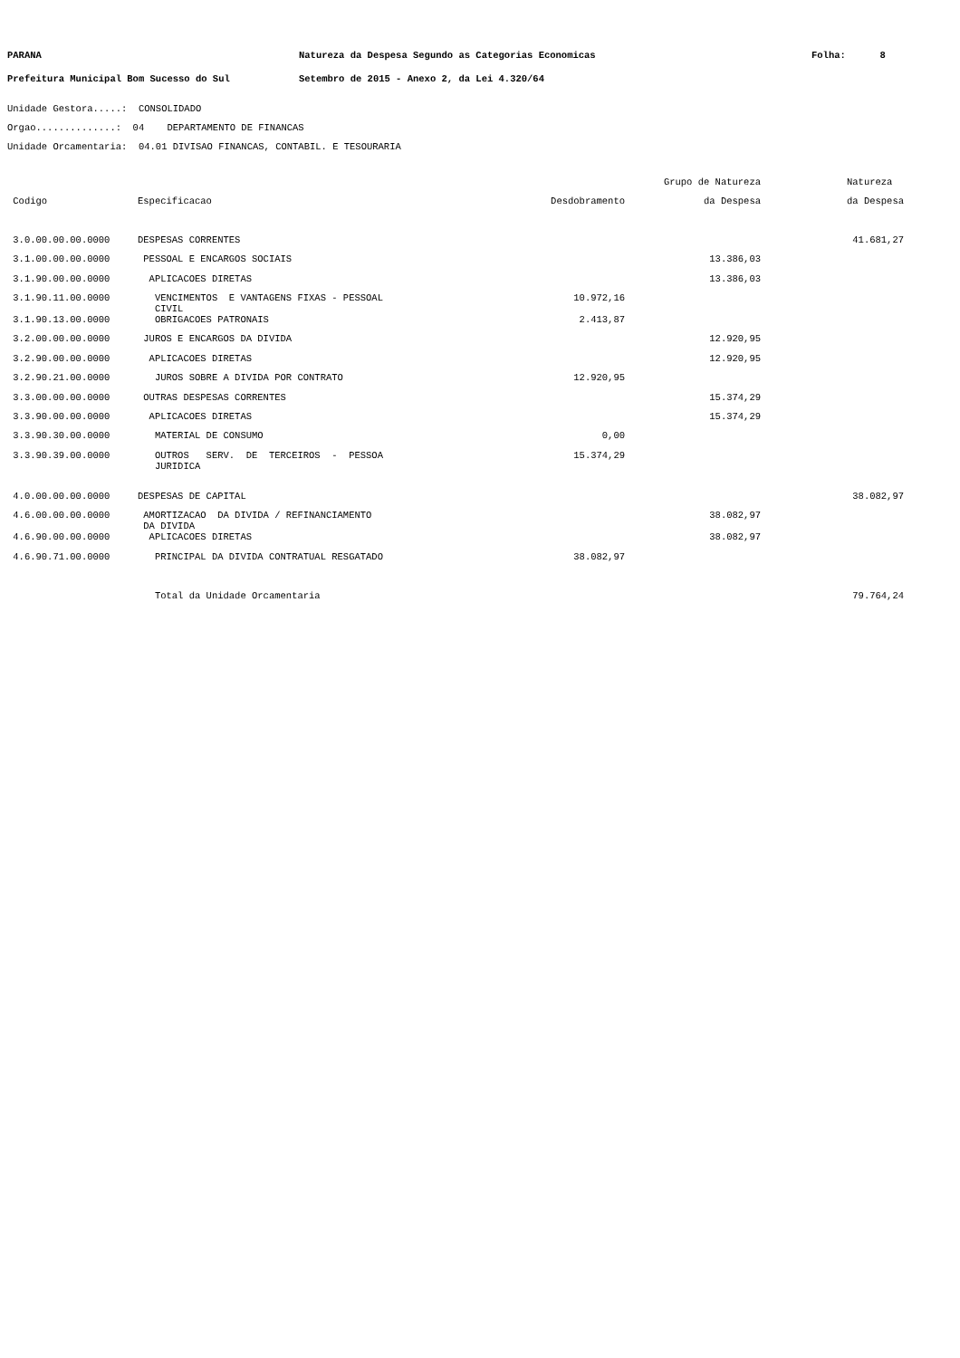PARANA Prefeitura Municipal Bom Sucesso do Sul
Natureza da Despesa Segundo as Categorias Economicas Setembro de 2015 - Anexo 2, da Lei 4.320/64
Folha: 8
Unidade Gestora.....: CONSOLIDADO Orgao..............: 04 DEPARTAMENTO DE FINANCAS Unidade Orcamentaria: 04.01 DIVISAO FINANCAS, CONTABIL. E TESOURARIA
| | | | Grupo de Natureza | Natureza |
| --- | --- | --- | --- | --- |
| Codigo | Especificacao | Desdobramento | da Despesa | da Despesa |
| 3.0.00.00.00.0000 | DESPESAS CORRENTES | | | 41.681,27 |
| 3.1.00.00.00.0000 | PESSOAL E ENCARGOS SOCIAIS | | 13.386,03 | |
| 3.1.90.00.00.0000 | APLICACOES DIRETAS | | 13.386,03 | |
| 3.1.90.11.00.0000 | VENCIMENTOS E VANTAGENS FIXAS - PESSOAL CIVIL | 10.972,16 | | |
| 3.1.90.13.00.0000 | OBRIGACOES PATRONAIS | 2.413,87 | | |
| 3.2.00.00.00.0000 | JUROS E ENCARGOS DA DIVIDA | | 12.920,95 | |
| 3.2.90.00.00.0000 | APLICACOES DIRETAS | | 12.920,95 | |
| 3.2.90.21.00.0000 | JUROS SOBRE A DIVIDA POR CONTRATO | 12.920,95 | | |
| 3.3.00.00.00.0000 | OUTRAS DESPESAS CORRENTES | | 15.374,29 | |
| 3.3.90.00.00.0000 | APLICACOES DIRETAS | | 15.374,29 | |
| 3.3.90.30.00.0000 | MATERIAL DE CONSUMO | 0,00 | | |
| 3.3.90.39.00.0000 | OUTROS SERV. DE TERCEIROS - PESSOA JURIDICA | 15.374,29 | | |
| 4.0.00.00.00.0000 | DESPESAS DE CAPITAL | | | 38.082,97 |
| 4.6.00.00.00.0000 | AMORTIZACAO DA DIVIDA / REFINANCIAMENTO DA DIVIDA | | 38.082,97 | |
| 4.6.90.00.00.0000 | APLICACOES DIRETAS | | 38.082,97 | |
| 4.6.90.71.00.0000 | PRINCIPAL DA DIVIDA CONTRATUAL RESGATADO | 38.082,97 | | |
| | Total da Unidade Orcamentaria | | | 79.764,24 |